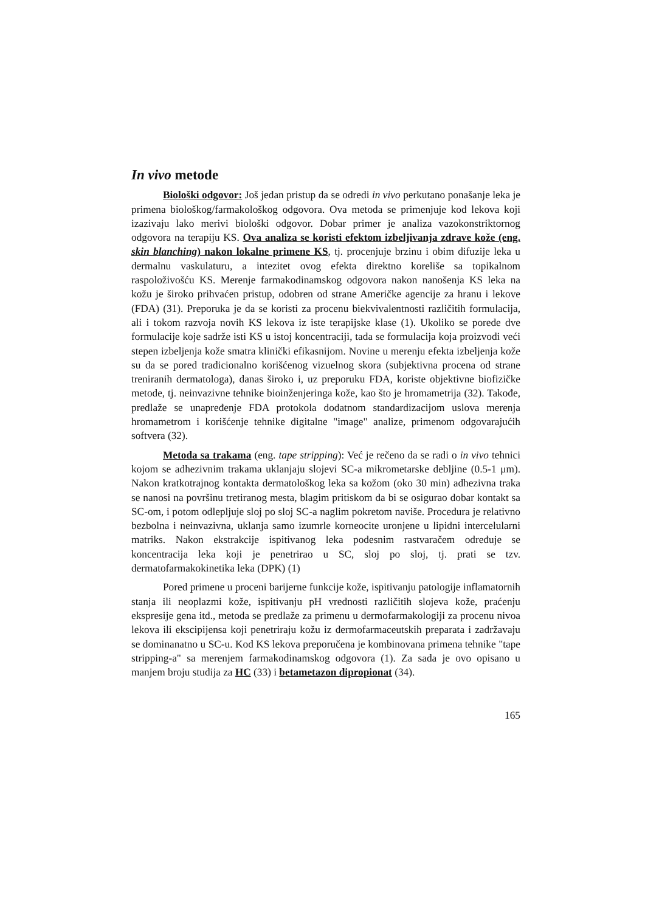In vivo metode
Biološki odgovor: Još jedan pristup da se odredi in vivo perkutano ponašanje leka je primena biološkog/farmakološkog odgovora. Ova metoda se primenjuje kod lekova koji izazivaju lako merivi biološki odgovor. Dobar primer je analiza vazokonstriktornog odgovora na terapiju KS. Ova analiza se koristi efektom izbeljivanja zdrave kože (eng. skin blanching) nakon lokalne primene KS, tj. procenjuje brzinu i obim difuzije leka u dermalnu vaskulaturu, a intezitet ovog efekta direktno koreliše sa topikalnom raspoloživošću KS. Merenje farmakodinamskog odgovora nakon nanošenja KS leka na kožu je široko prihvaćen pristup, odobren od strane Američke agencije za hranu i lekove (FDA) (31). Preporuka je da se koristi za procenu biekvivalentnosti različitih formulacija, ali i tokom razvoja novih KS lekova iz iste terapijske klase (1). Ukoliko se porede dve formulacije koje sadrže isti KS u istoj koncentraciji, tada se formulacija koja proizvodi veći stepen izbeljenja kože smatra klinički efikasnijom. Novine u merenju efekta izbeljenja kože su da se pored tradicionalno korišćenog vizuelnog skora (subjektivna procena od strane treniranih dermatologa), danas široko i, uz preporuku FDA, koriste objektivne biofizičke metode, tj. neinvazivne tehnike bioinženjeringa kože, kao što je hromametrija (32). Takođe, predlaže se unapređenje FDA protokola dodatnom standardizacijom uslova merenja hromametrom i korišćenje tehnike digitalne "image" analize, primenom odgovarajućih softvera (32).
Metoda sa trakama (eng. tape stripping): Već je rečeno da se radi o in vivo tehnici kojom se adhezivnim trakama uklanjaju slojevi SC-a mikrometarske debljine (0.5-1 μm). Nakon kratkotrajnog kontakta dermatološkog leka sa kožom (oko 30 min) adhezivna traka se nanosi na površinu tretiranog mesta, blagim pritiskom da bi se osigurao dobar kontakt sa SC-om, i potom odlepljuje sloj po sloj SC-a naglim pokretom naviše. Procedura je relativno bezbolna i neinvazivna, uklanja samo izumrle korneocite uronjene u lipidni intercelularni matriks. Nakon ekstrakcije ispitivanog leka podesnim rastvaračem određuje se koncentracija leka koji je penetrirao u SC, sloj po sloj, tj. prati se tzv. dermatofarmakokinetika leka (DPK) (1)
Pored primene u proceni barijerne funkcije kože, ispitivanju patologije inflamatornih stanja ili neoplazmi kože, ispitivanju pH vrednosti različitih slojeva kože, praćenju ekspresije gena itd., metoda se predlaže za primenu u dermofarmakologiji za procenu nivoa lekova ili ekscipijensa koji penetriraju kožu iz dermofarmaceutskih preparata i zadržavaju se dominanatno u SC-u. Kod KS lekova preporučena je kombinovana primena tehnike "tape stripping-a" sa merenjem farmakodinamskog odgovora (1). Za sada je ovo opisano u manjem broju studija za HC (33) i betametazon dipropionat (34).
165